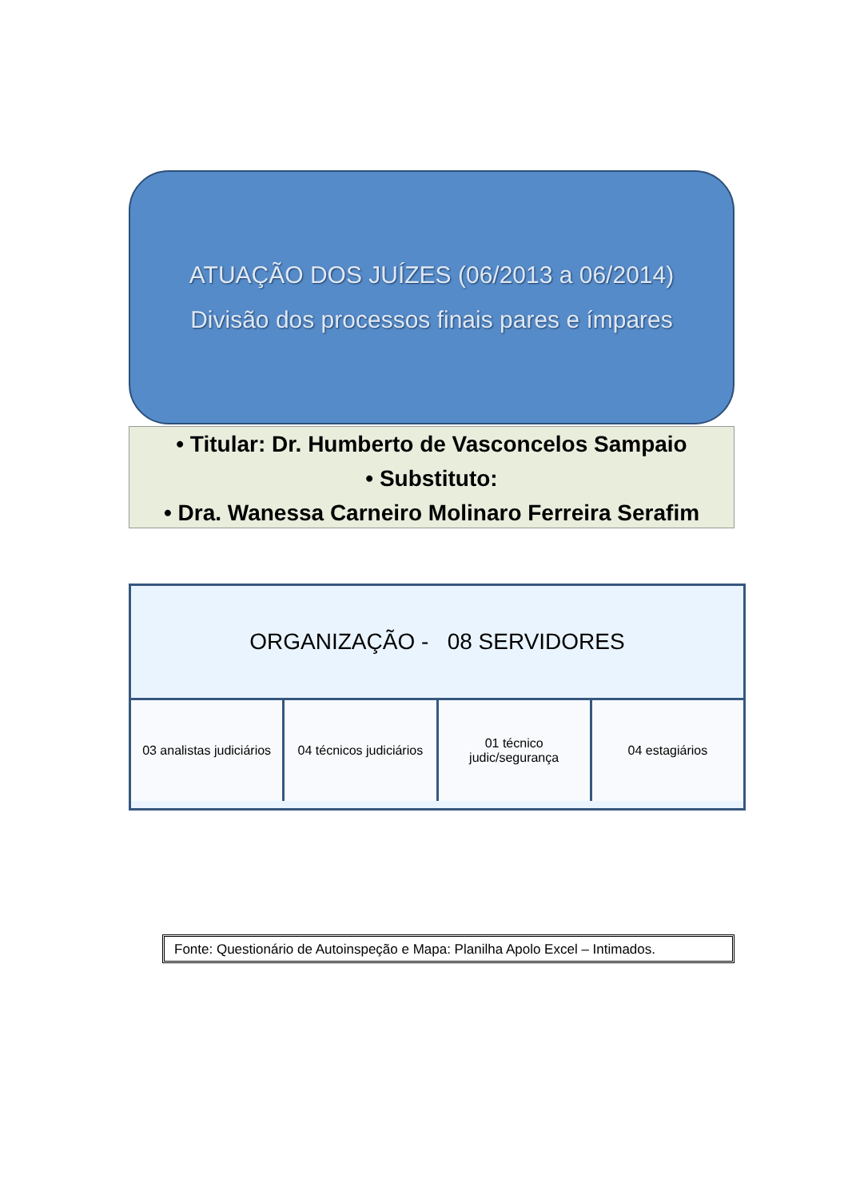ATUAÇÃO DOS JUÍZES (06/2013 a 06/2014)
Divisão dos processos finais pares e ímpares
• Titular: Dr. Humberto de Vasconcelos Sampaio
• Substituto:
• Dra. Wanessa Carneiro Molinaro Ferreira Serafim
ORGANIZAÇÃO - 08 SERVIDORES
03 analistas judiciários 04 técnicos judiciários 01 técnico
judic/segurança
04 estagiários
Fonte: Questionário de Autoinspeção e Mapa: Planilha Apolo Excel – Intimados.